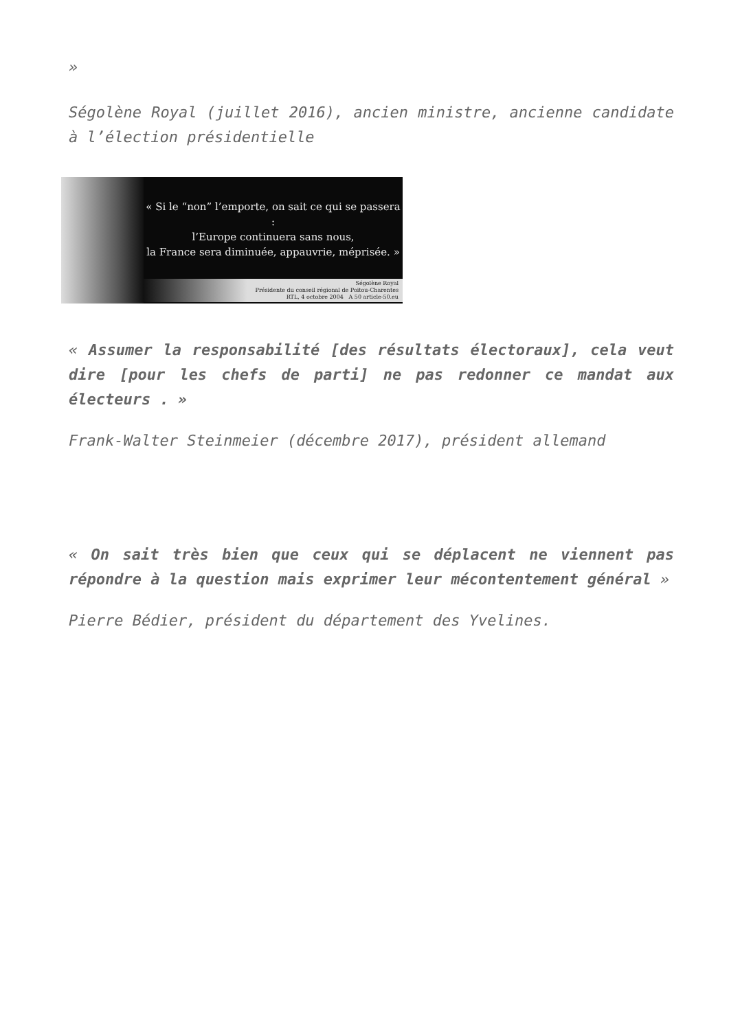»
Ségolène Royal (juillet 2016), ancien ministre, ancienne candidate à l’élection présidentielle
« Si le “non” l’emporte, on sait ce qui se passera :
l’Europe continuera sans nous,
la France sera diminuée, appauvrie, méprisée. »
Ségolène Royal
Présidente du conseil régional de Poitou-Charentes
RTL, 4 octobre 2004 A 50 article-50.eu
« Assumer la responsabilité [des résultats électoraux], cela veut dire [pour les chefs de parti] ne pas redonner ce mandat aux électeurs . »
Frank-Walter Steinmeier (décembre 2017), président allemand
« On sait très bien que ceux qui se déplacent ne viennent pas répondre à la question mais exprimer leur mécontentement général »
Pierre Bédier, président du département des Yvelines.